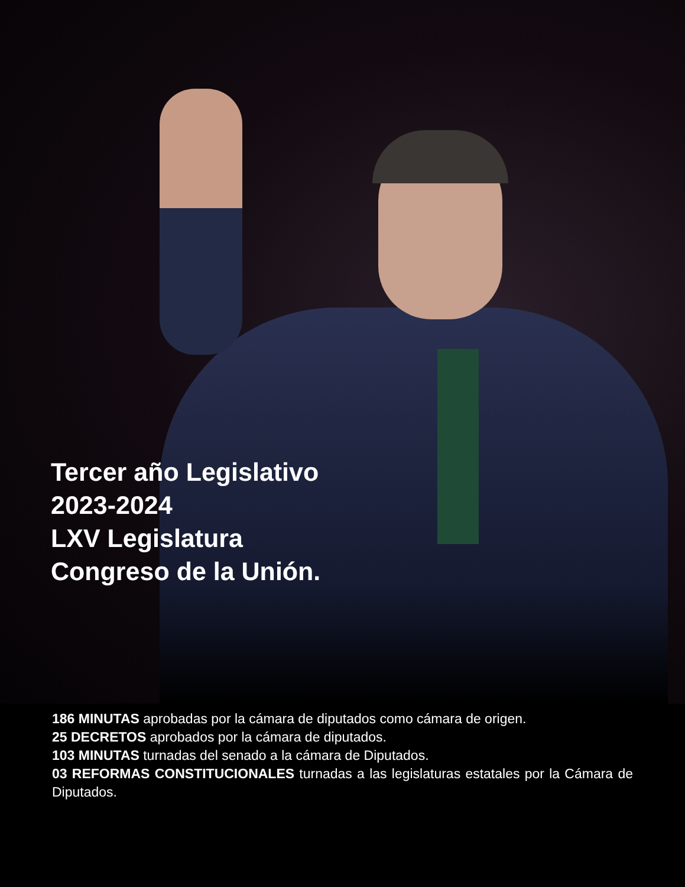Tercer año Legislativo
2023-2024
LXV Legislatura
Congreso de la Unión.
186 MINUTAS aprobadas por la cámara de diputados como cámara de origen.
25 DECRETOS aprobados por la cámara de diputados.
103 MINUTAS turnadas del senado a la cámara de Diputados.
03 REFORMAS CONSTITUCIONALES turnadas a las legislaturas estatales por la Cámara de Diputados.